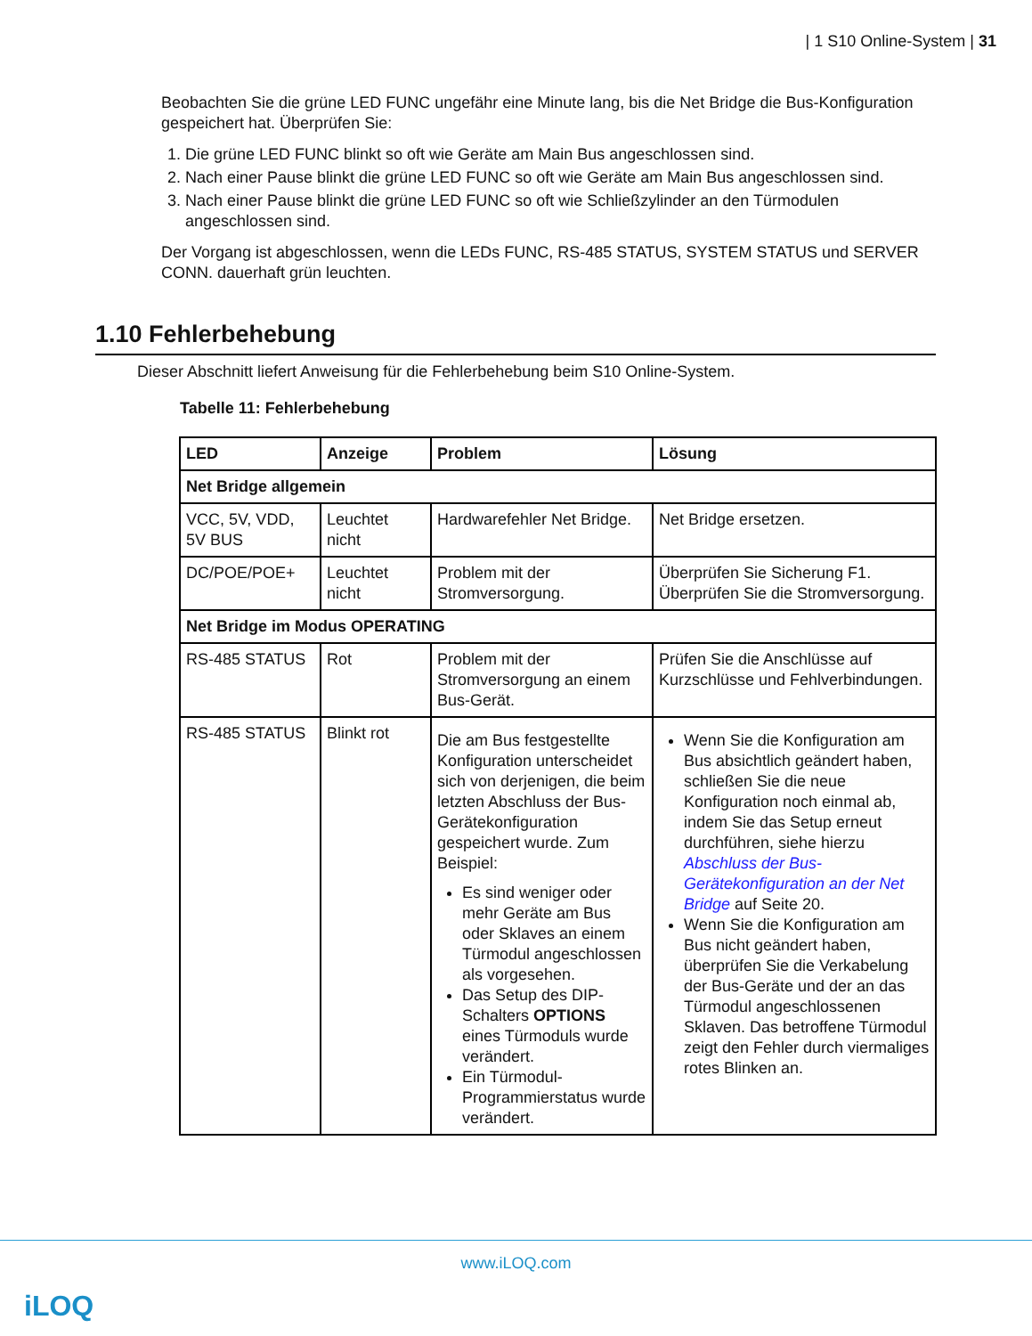| 1 S10 Online-System | 31
Beobachten Sie die grüne LED FUNC ungefähr eine Minute lang, bis die Net Bridge die Bus-Konfiguration gespeichert hat. Überprüfen Sie:
1. Die grüne LED FUNC blinkt so oft wie Geräte am Main Bus angeschlossen sind.
2. Nach einer Pause blinkt die grüne LED FUNC so oft wie Geräte am Main Bus angeschlossen sind.
3. Nach einer Pause blinkt die grüne LED FUNC so oft wie Schließzylinder an den Türmodulen angeschlossen sind.
Der Vorgang ist abgeschlossen, wenn die LEDs FUNC, RS-485 STATUS, SYSTEM STATUS und SERVER CONN. dauerhaft grün leuchten.
1.10 Fehlerbehebung
Dieser Abschnitt liefert Anweisung für die Fehlerbehebung beim S10 Online-System.
Tabelle 11: Fehlerbehebung
| LED | Anzeige | Problem | Lösung |
| --- | --- | --- | --- |
| Net Bridge allgemein | | | |
| VCC, 5V, VDD, 5V BUS | Leuchtet nicht | Hardwarefehler Net Bridge. | Net Bridge ersetzen. |
| DC/POE/POE+ | Leuchtet nicht | Problem mit der Stromversorgung. | Überprüfen Sie Sicherung F1. Überprüfen Sie die Stromversorgung. |
| Net Bridge im Modus OPERATING | | | |
| RS-485 STATUS | Rot | Problem mit der Stromversorgung an einem Bus-Gerät. | Prüfen Sie die Anschlüsse auf Kurzschlüsse und Fehlverbindungen. |
| RS-485 STATUS | Blinkt rot | Die am Bus festgestellte Konfiguration unterscheidet sich von derjenigen, die beim letzten Abschluss der Bus-Gerätekonfiguration gespeichert wurde. Zum Beispiel: Es sind weniger oder mehr Geräte am Bus oder Sklaves an einem Türmodul angeschlossen als vorgesehen. Das Setup des DIP-Schalters OPTIONS eines Türmoduls wurde verändert. Ein Türmodul-Programmierstatus wurde verändert. | Wenn Sie die Konfiguration am Bus absichtlich geändert haben, schließen Sie die neue Konfiguration noch einmal ab, indem Sie das Setup erneut durchführen, siehe hierzu Abschluss der Bus-Gerätekonfiguration an der Net Bridge auf Seite 20. Wenn Sie die Konfiguration am Bus nicht geändert haben, überprüfen Sie die Verkabelung der Bus-Geräte und der an das Türmodul angeschlossenen Sklaven. Das betroffene Türmodul zeigt den Fehler durch viermaliges rotes Blinken an. |
www.iLOQ.com
iLOQ